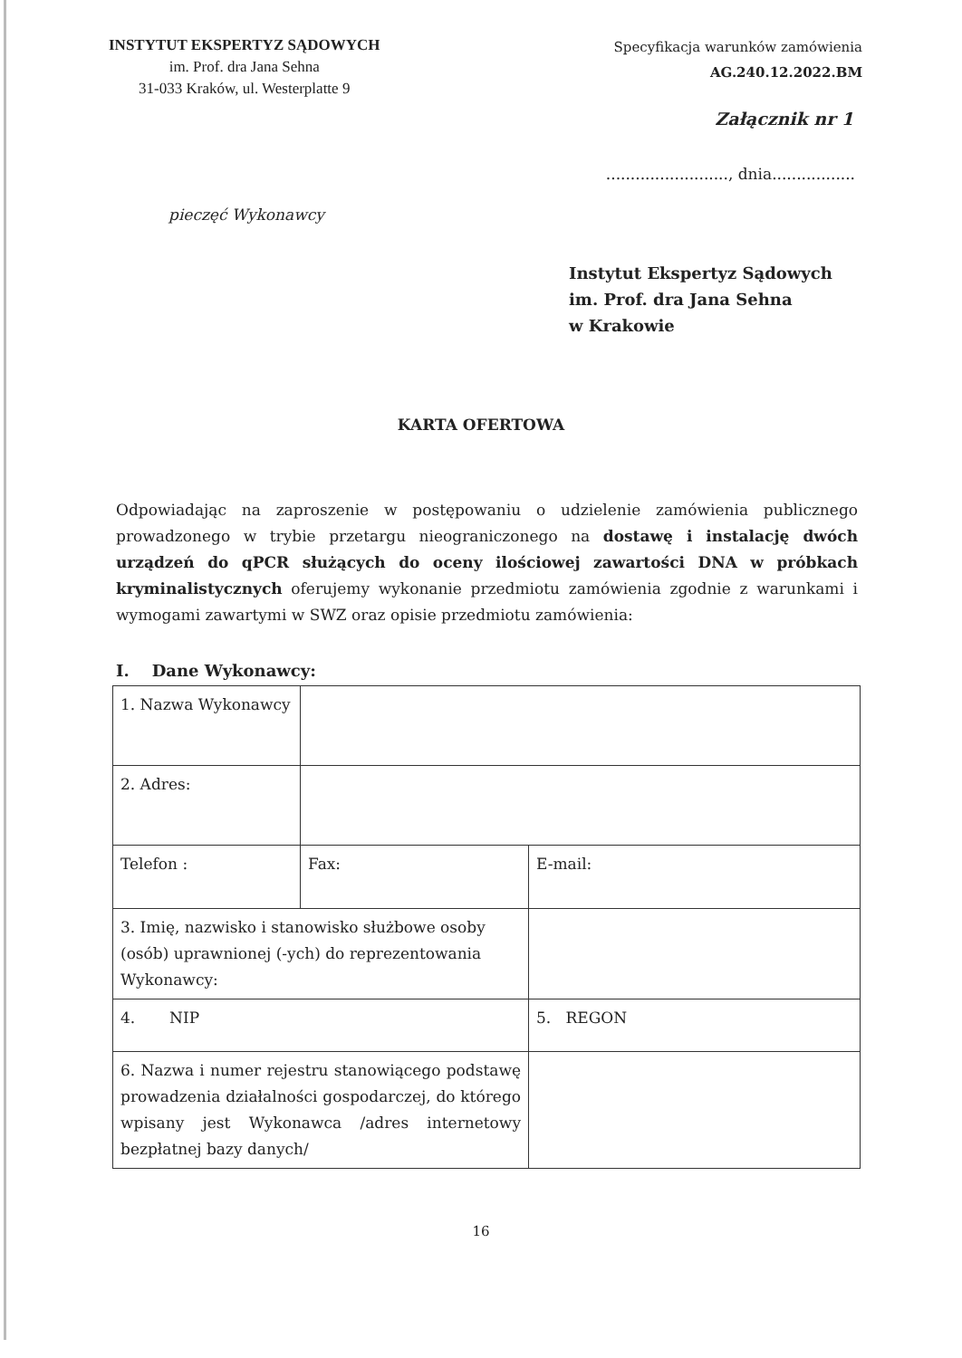INSTYTUT EKSPERTYZ SĄDOWYCH
im. Prof. dra Jana Sehna
31-033 Kraków, ul. Westerplatte 9
Specyfikacja warunków zamówienia
AG.240.12.2022.BM
Załącznik nr 1
........................., dnia.................
pieczęć Wykonawcy
Instytut Ekspertyz Sądowych
im. Prof. dra Jana Sehna
w Krakowie
KARTA OFERTOWA
Odpowiadając na zaproszenie w postępowaniu o udzielenie zamówienia publicznego prowadzonego w trybie przetargu nieograniczonego na dostawę i instalację dwóch urządzeń do qPCR służących do oceny ilościowej zawartości DNA w próbkach kryminalistycznych oferujemy wykonanie przedmiotu zamówienia zgodnie z warunkami i wymogami zawartymi w SWZ oraz opisie przedmiotu zamówienia:
I. Dane Wykonawcy:
| 1. Nazwa Wykonawcy | | |
| 2. Adres: | | |
| Telefon : | Fax: | E-mail: |
| 3. Imię, nazwisko i stanowisko służbowe osoby (osób) uprawnionej (-ych) do reprezentowania Wykonawcy: | | |
| 4. NIP | | 5. REGON |
| 6. Nazwa i numer rejestru stanowiącego podstawę prowadzenia działalności gospodarczej, do którego wpisany jest Wykonawca /adres internetowy bezpłatnej bazy danych/ | | |
16